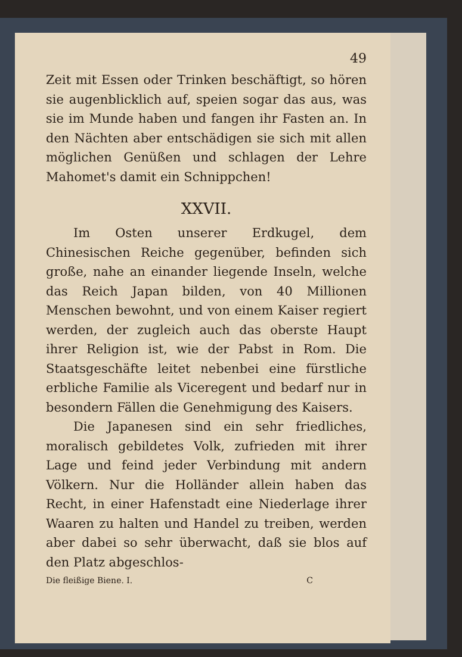49
Zeit mit Essen oder Trinken beschäftigt, so hören sie augenblicklich auf, speien sogar das aus, was sie im Munde haben und fangen ihr Fasten an. In den Nächten aber entschädigen sie sich mit allen möglichen Genüßen und schlagen der Lehre Mahomet's damit ein Schnippchen!
XXVII.
Im Osten unserer Erdkugel, dem Chinesischen Reiche gegenüber, befinden sich große, nahe an einander liegende Inseln, welche das Reich Japan bilden, von 40 Millionen Menschen bewohnt, und von einem Kaiser regiert werden, der zugleich auch das oberste Haupt ihrer Religion ist, wie der Pabst in Rom. Die Staatsgeschäfte leitet nebenbei eine fürstliche erbliche Familie als Viceregent und bedarf nur in besondern Fällen die Genehmigung des Kaisers.
Die Japanesen sind ein sehr friedliches, moralisch gebildetes Volk, zufrieden mit ihrer Lage und feind jeder Verbindung mit andern Völkern. Nur die Holländer allein haben das Recht, in einer Hafenstadt eine Niederlage ihrer Waaren zu halten und Handel zu treiben, werden aber dabei so sehr überwacht, daß sie blos auf den Platz abgeschlos-
Die fleißige Biene. I. C